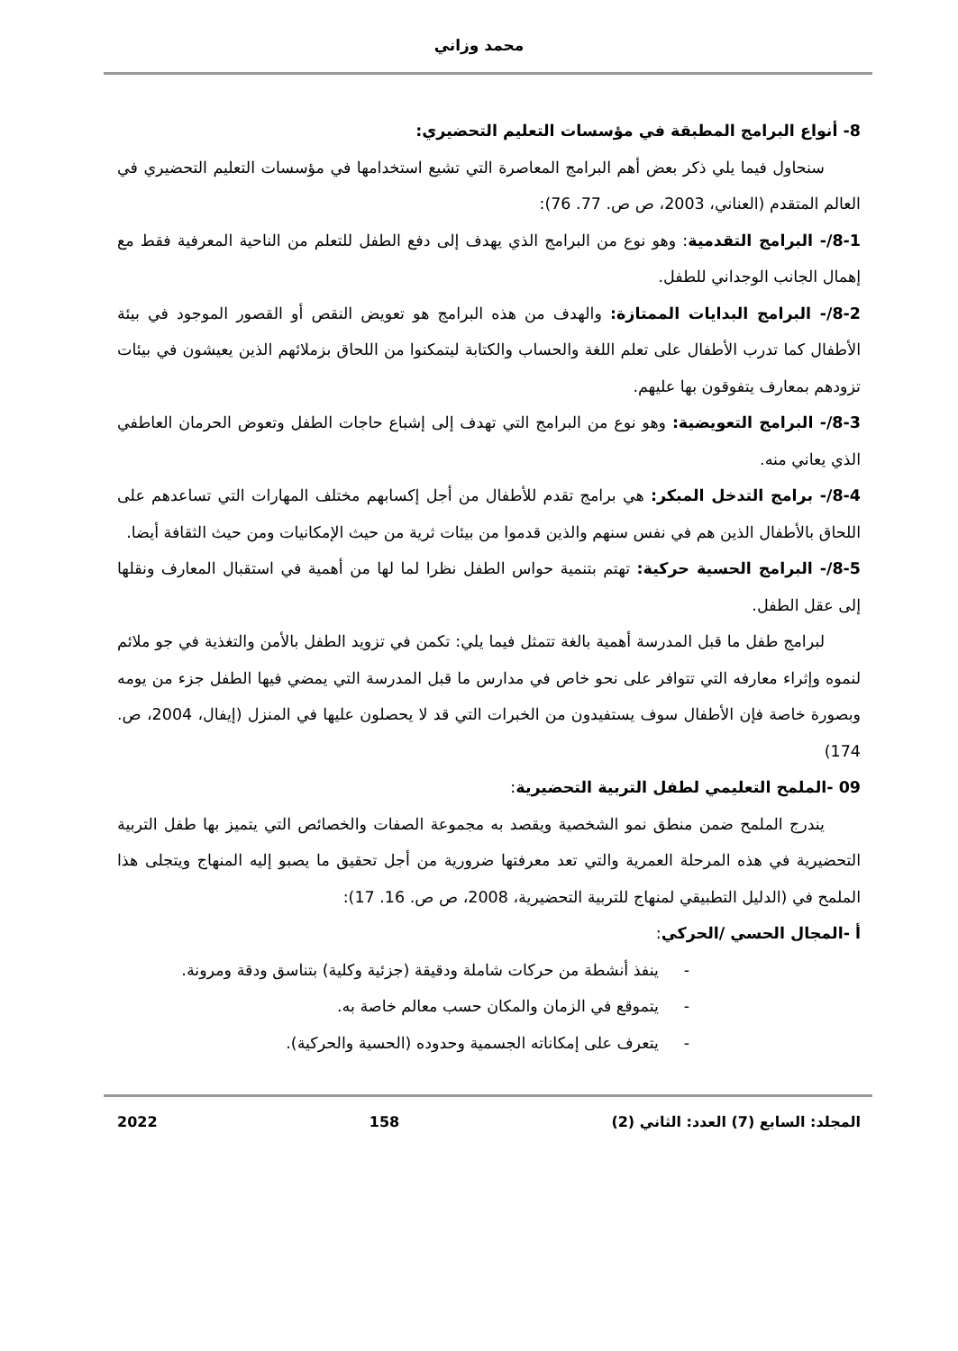محمد وزاني
8- أنواع البرامج المطبقة في مؤسسات التعليم التحضيري:
سنحاول فيما يلي ذكر بعض أهم البرامج المعاصرة التي تشيع استخدامها في مؤسسات التعليم التحضيري في العالم المتقدم (العناني، 2003، ص ص. 77. 76):
8-1/- البرامج التقدمية: وهو نوع من البرامج الذي يهدف إلى دفع الطفل للتعلم من الناحية المعرفية فقط مع إهمال الجانب الوجداني للطفل.
8-2/- البرامج البدايات الممتازة: والهدف من هذه البرامج هو تعويض النقص أو القصور الموجود في بيئة الأطفال كما تدرب الأطفال على تعلم اللغة والحساب والكتابة ليتمكنوا من اللحاق بزملائهم الذين يعيشون في بيئات تزودهم بمعارف يتفوقون بها عليهم.
8-3/- البرامج التعويضية: وهو نوع من البرامج التي تهدف إلى إشباع حاجات الطفل وتعوض الحرمان العاطفي الذي يعاني منه.
8-4/- برامج التدخل المبكر: هي برامج تقدم للأطفال من أجل إكسابهم مختلف المهارات التي تساعدهم على اللحاق بالأطفال الذين هم في نفس سنهم والذين قدموا من بيئات ثرية من حيث الإمكانيات ومن حيث الثقافة أيضا.
8-5/- البرامج الحسية حركية: تهتم بتنمية حواس الطفل نظرا لما لها من أهمية في استقبال المعارف ونقلها إلى عقل الطفل.
لبرامج طفل ما قبل المدرسة أهمية بالغة تتمثل فيما يلي: تكمن في تزويد الطفل بالأمن والتغذية في جو ملائم لنموه وإثراء معارفه التي تتوافر على نحو خاص في مدارس ما قبل المدرسة التي يمضي فيها الطفل جزء من يومه وبصورة خاصة فإن الأطفال سوف يستفيدون من الخبرات التي قد لا يحصلون عليها في المنزل (إيفال، 2004، ص. 174)
09 -الملمح التعليمي لطفل التربية التحضيرية:
يندرج الملمح ضمن منطق نمو الشخصية ويقصد به مجموعة الصفات والخصائص التي يتميز بها طفل التربية التحضيرية في هذه المرحلة العمرية والتي تعد معرفتها ضرورية من أجل تحقيق ما يصبو إليه المنهاج ويتجلى هذا الملمح في (الدليل التطبيقي لمنهاج للتربية التحضيرية، 2008، ص ص. 16. 17):
أ -المجال الحسي /الحركي:
- ينفذ أنشطة من حركات شاملة ودقيقة (جزئية وكلية) بتناسق ودقة ومرونة.
- يتموقع في الزمان والمكان حسب معالم خاصة به.
- يتعرف على إمكاناته الجسمية وحدوده (الحسية والحركية).
المجلد: السابع (7) العدد: الثاني (2) 158 2022